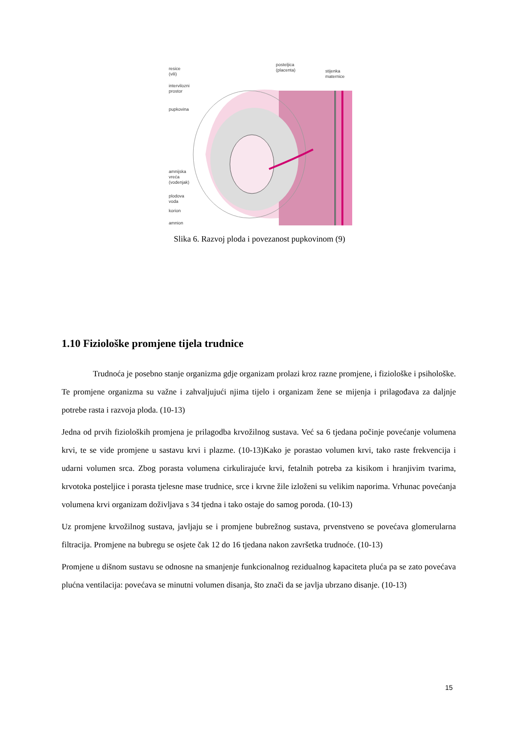resice
(vili)
intervilozni
prostor
pupkovina
posteljica
(placenta)
stijenka
maternice
amnijska
vreća
(vodenjak)
plodova
voda
korion
amnion
Slika 6. Razvoj ploda i povezanost pupkovinom (9)
1.10 Fiziološke promjene tijela trudnice
Trudnoća je posebno stanje organizma gdje organizam prolazi kroz razne promjene, i fiziološke i psihološke. Te promjene organizma su važne i zahvaljujući njima tijelo i organizam žene se mijenja i prilagođava za daljnje potrebe rasta i razvoja ploda. (10-13)
Jedna od prvih fizioloških promjena je prilagodba krvožilnog sustava. Već sa 6 tjedana počinje povećanje volumena krvi, te se vide promjene u sastavu krvi i plazme. (10-13)Kako je porastao volumen krvi, tako raste frekvencija i udarni volumen srca. Zbog porasta volumena cirkulirajuće krvi, fetalnih potreba za kisikom i hranjivim tvarima, krvotoka posteljice i porasta tjelesne mase trudnice, srce i krvne žile izloženi su velikim naporima. Vrhunac povećanja volumena krvi organizam doživljava s 34 tjedna i tako ostaje do samog poroda. (10-13)
Uz promjene krvožilnog sustava, javljaju se i promjene bubrežnog sustava, prvenstveno se povećava glomerularna filtracija. Promjene na bubregu se osjete čak 12 do 16 tjedana nakon završetka trudnoće. (10-13)
Promjene u dišnom sustavu se odnosne na smanjenje funkcionalnog rezidualnog kapaciteta pluća pa se zato povećava plućna ventilacija: povećava se minutni volumen disanja, što znači da se javlja ubrzano disanje. (10-13)
15